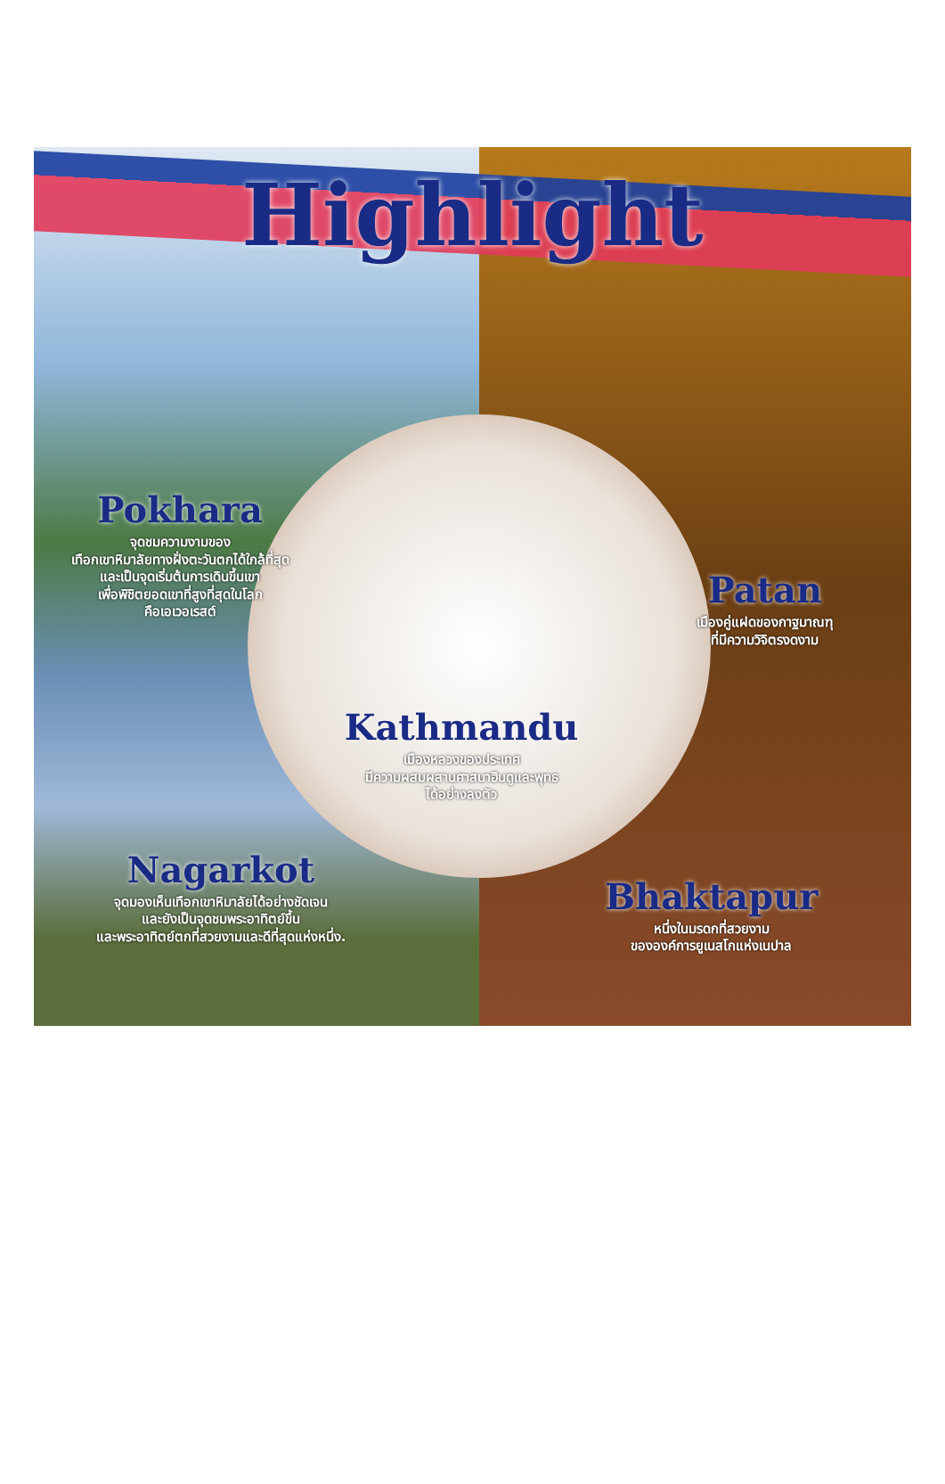Highlight
Pokhara
จุดชมความงามของ
เทือกเขาหิมาลัยทางฝั่งตะวันตกได้ใกล้ที่สุด
และเป็นจุดเริ่มต้นการเดินขึ้นเขา
เพื่อพิชิตยอดเขาที่สูงที่สุดในโลก
คือเอเวอเรสต์
Patan
เมืองคู่แฝดของกาฐมาณฑุ
ที่มีความวิจิตรงดงาม
Kathmandu
เมืองหลวงของประเทศ
มีความผสมผสานศาสนาฮินดูและพุทธ
ได้อย่างลงตัว
Nagarkot
จุดมองเห็นเทือกเขาหิมาลัยได้อย่างชัดเจน
และยังเป็นจุดชมพระอาทิตย์ขึ้น
และพระอาทิตย์ตกที่สวยงามและดีที่สุดแห่งหนึ่ง.
Bhaktapur
หนึ่งในมรดกที่สวยงาม
ขององค์การยูเนสโกแห่งเนปาล